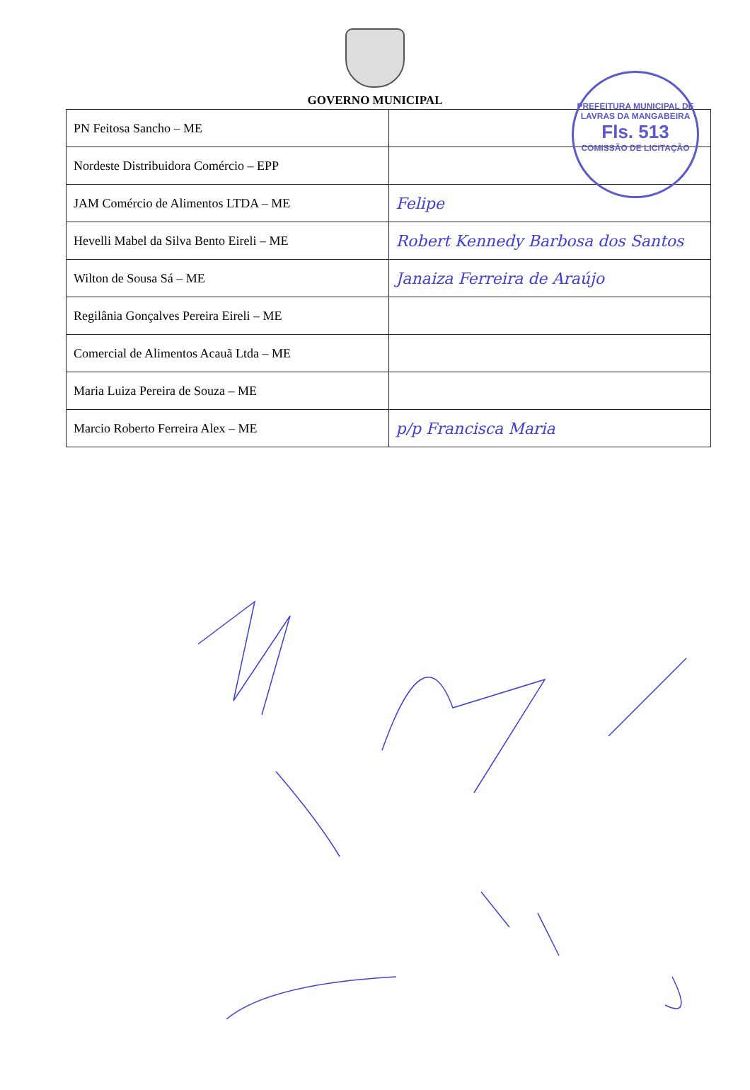GOVERNO MUNICIPAL
PREFEITURA MUNICIPAL DE LAVRAS DA MANGABEIRA
Fls. 513
COMISSÃO DE LICITAÇÃO
| PN Feitosa Sancho – ME | |
| Nordeste Distribuidora Comércio – EPP | |
| JAM Comércio de Alimentos LTDA – ME | Felipe |
| Hevelli Mabel da Silva Bento Eireli – ME | Robert Kennedy Barbosa dos Santos |
| Wilton de Sousa Sá – ME | Janaiza Ferreira de Araújo |
| Regilânia Gonçalves Pereira Eireli – ME | |
| Comercial de Alimentos Acauã Ltda – ME | |
| Maria Luiza Pereira de Souza – ME | |
| Marcio Roberto Ferreira Alex – ME | p/p Francisca Maria |